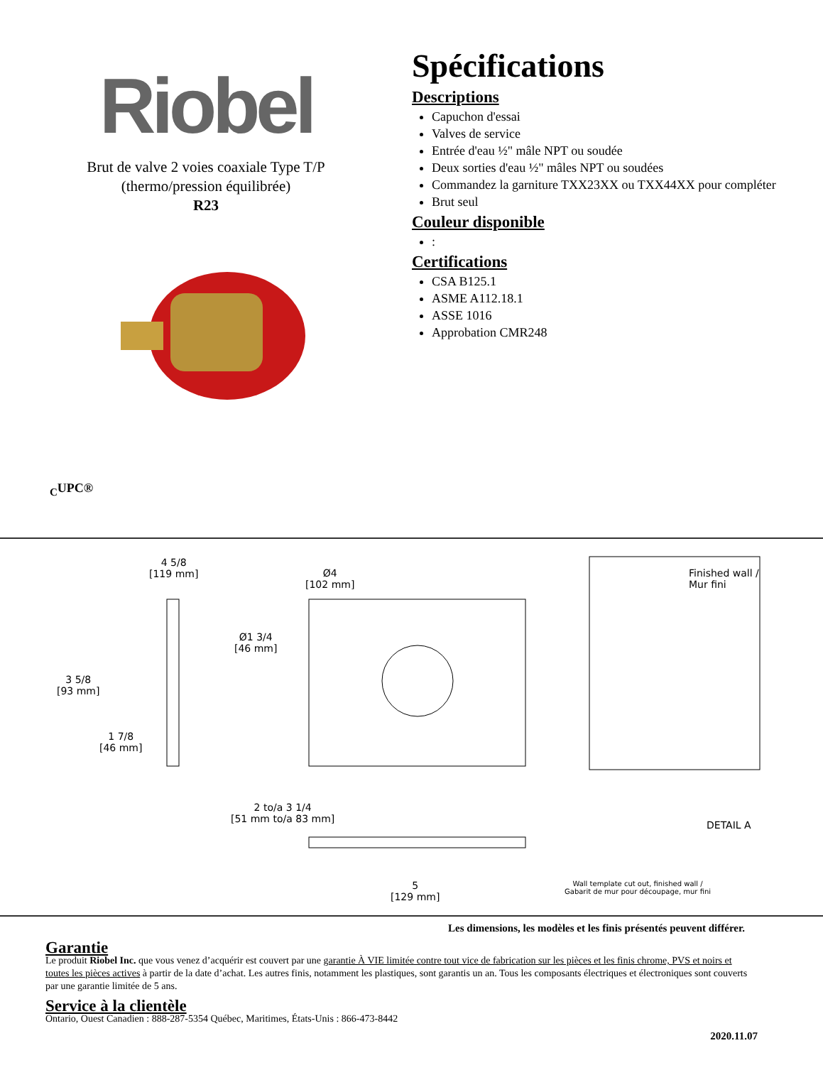Riobel
Brut de valve 2 voies coaxiale Type T/P
(thermo/pression équilibrée)
R23
<sub>C</sub>UPC®
Spécifications
Descriptions
Capuchon d'essai
Valves de service
Entrée d'eau ½" mâle NPT ou soudée
Deux sorties d'eau ½" mâles NPT ou soudées
Commandez la garniture TXX23XX ou TXX44XX pour compléter
Brut seul
Couleur disponible
:
Certifications
CSA B125.1
ASME A112.18.1
ASSE 1016
Approbation CMR248
4 5/8
[119 mm]
Ø4
[102 mm]
Finished wall /
Mur fini
Ø1 3/4
[46 mm]
3 5/8
[93 mm]
1 7/8
[46 mm]
2 to/a 3 1/4
[51 mm to/a 83 mm]
DETAIL A
5
[129 mm]
Wall template cut out, finished wall /
Gabarit de mur pour découpage, mur fini
Les dimensions, les modèles et les finis présentés peuvent différer.
Garantie
Le produit Riobel Inc. que vous venez d’acquérir est couvert par une garantie À VIE limitée contre tout vice de fabrication sur les pièces et les finis chrome, PVS et noirs et toutes les pièces actives à partir de la date d’achat. Les autres finis, notamment les plastiques, sont garantis un an. Tous les composants électriques et électroniques sont couverts par une garantie limitée de 5 ans.
Service à la clientèle
Ontario, Ouest Canadien : 888-287-5354 Québec, Maritimes, États-Unis : 866-473-8442
2020.11.07